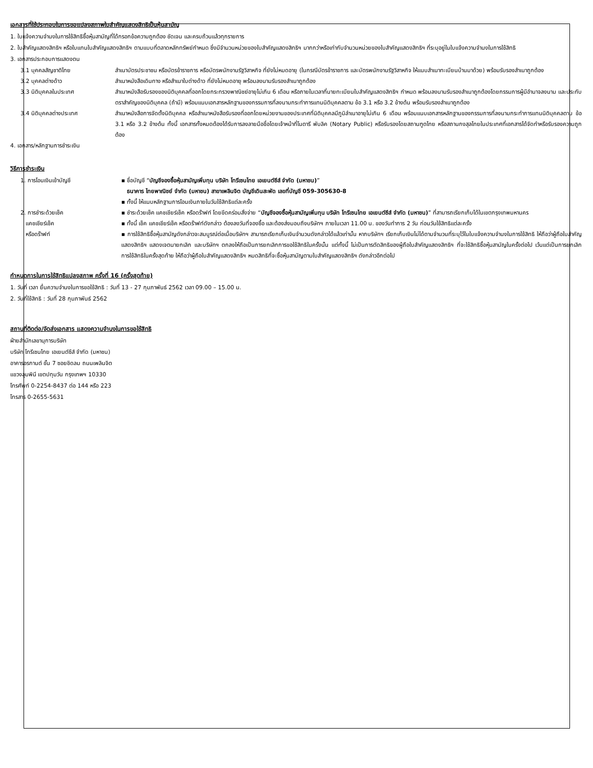เอกสารที่ใช้ประกอบในการขอแปลงสภาพใบสำคัญแสดงสิทธิเป็นหุ้นสามัญ
1. ใบแจ้งความจำนงในการใช้สิทธิซื้อหุ้นสามัญที่ได้กรอกข้อความถูกต้อง ชัดเจน และครบถ้วนแล้วทุกรายการ
2. ใบสำคัญแสดงสิทธิฯ หรือใบแทนใบสำคัญแสดงสิทธิฯ ตามแบบที่ตลาดหลักทรัพย์กำหนด ซึ่งมีจำนวนหน่วยของใบสำคัญแสดงสิทธิฯ มากกว่าหรือเท่ากับจำนวนหน่วยของใบสำคัญแสดงสิทธิฯ ที่ระบุอยู่ในใบแจ้งความจำนงในการใช้สิทธิ
3. เอกสารประกอบการแสดงตน
3.1 บุคคลสัญชาติไทย สำเนาบัตรประชาชน หรือบัตรข้าราชการ หรือบัตรพนักงานรัฐวิสาหกิจ ที่ยังไม่หมดอายุ (ในกรณีบัตรข้าราชการ และบัตรพนักงานรัฐวิสาหกิจ ให้แนบสำเนาทะเบียนบ้านมาด้วย) พร้อมรับรองสำเนาถูกต้อง
3.2 บุคคลต่างด้าว สำเนาหนังสือเดินทาง หรือสำเนาใบต่างด้าว ที่ยังไม่หมดอายุ พร้อมลงนามรับรองสำเนาถูกต้อง
3.3 นิติบุคคลในประเทศ สำเนาหนังสือรับรองของนิติบุคคลที่ออกโดยกระทรวงพาณิชย์อายุไม่เกิน 6 เดือน หรือภายในเวลาที่นายทะเบียนใบสำคัญแสดงสิทธิฯ กำหนด พร้อมลงนามรับรองสำเนาถูกต้องโดยกรรมการผู้มีอำนาจลงนาม และประทับตราสำคัญของนิติบุคคล (ถ้ามี) พร้อมแนบเอกสารหลักฐานของกรรมการที่ลงนามกระทำการแทนนิติบุคคลตาม ข้อ 3.1 หรือ 3.2 ข้างต้น พร้อมรับรองสำเนาถูกต้อง
3.4 นิติบุคคลต่างประเทศ สำเนาหนังสือการจัดตั้งนิติบุคคล หรือสำเนาหนังสือรับรองที่ออกโดยหน่วยงานของประเทศที่นิติบุคคลมีภูมิลำเนาอายุไม่เกิน 6 เดือน พร้อมแนบเอกสารหลักฐานของกรรมการที่ลงนามกระทำการแทนนิติบุคคลตาม ข้อ 3.1 หรือ 3.2 ข้างต้น ทั้งนี้ เอกสารทั้งหมดต้องได้รับการลงลายมือชื่อโดยเจ้าหน้าที่โนตารี พับลิค (Notary Public) หรือรับรองโดยสถานฑูตไทย หรือสถานกงสุลไทยในประเทศที่เอกสารได้จัดทำหรือรับรองความถูกต้อง
4. เอกสาร/หลักฐานการชำระเงิน
วิธีการชำระเงิน
1. การโอนเงินเข้าบัญชี ▪ ชื่อบัญชี “บัญชีจองซื้อหุ้นสามัญเพิ่มทุน บริษัท โทรีเซนไทย เอเยนต์ซีส์ จำกัด (มหาชน)”
ธนาคาร ไทยพาณิชย์ จำกัด (มหาชน) สาขาเพลินจิต บัญชีเดินสะพัด เลขที่บัญชี 059-305630-8
▪ ทั้งนี้ ให้แนบหลักฐานการโอนเงินภายในวันใช้สิทธิแต่ละครั้ง
2. การชำระด้วยเช็ค
แคชเชียร์เช็ค
หรือดร๊าฟท์
▪ ชำระด้วยเช็ค แคชเชียร์เช็ค หรือดร๊าฟท์ โดยขีดคร่อมสั่งจ่าย “บัญชีจองซื้อหุ้นสามัญเพิ่มทุน บริษัท โทรีเซนไทย เอเยนต์ซีส์ จำกัด (มหาชน)” ที่สามารถเรียกเก็บได้ในเขตกรุงเทพมหานคร
▪ ทั้งนี้ เช็ค แคชเชียร์เช็ค หรือดร๊าฟท์ดังกล่าว ต้องลงวันที่จองซื้อ และต้องส่งมอบถึงบริษัทฯ ภายในเวลา 11.00 น. ของวันทำการ 2 วัน ก่อนวันใช้สิทธิแต่ละครั้ง
▪ การใช้สิทธิซื้อหุ้นสามัญดังกล่าวจะสมบูรณ์ต่อเมื่อบริษัทฯ สามารถเรียกเก็บเงินจำนวนดังกล่าวได้แล้วเท่านั้น หากบริษัทฯ เรียกเก็บเงินไม่ได้ตามจำนวนที่ระบุไว้ในใบแจ้งความจำนงในการใช้สิทธิ ให้ถือว่าผู้ถือใบสำคัญแสดงสิทธิฯ แสดงเจตนายกเลิก และบริษัทฯ ตกลงให้ถือเป็นการยกเลิกการขอใช้สิทธิในครั้งนั้น แต่ทั้งนี้ ไม่เป็นการตัดสิทธิของผู้ถือใบสำคัญแสดงสิทธิฯ ที่จะใช้สิทธิซื้อหุ้นสามัญในครั้งต่อไป เว้นแต่เป็นการยกเลิกการใช้สิทธิในครั้งสุดท้าย ให้ถือว่าผู้ถือใบสำคัญแสดงสิทธิฯ หมดสิทธิที่จะซื้อหุ้นสามัญตามใบสำคัญแสดงสิทธิฯ ดังกล่าวอีกต่อไป
กำหนดการในการใช้สิทธิแปลงสภาพ ครั้งที่ 16 (ครั้งสุดท้าย)
1. วันที่ เวลา ยื่นความจำนงในการขอใช้สิทธิ : วันที่ 13 - 27 กุมภาพันธ์ 2562 เวลา 09.00 – 15.00 น.
2. วันที่ใช้สิทธิ : วันที่ 28 กุมภาพันธ์ 2562
สถานที่ติดต่อ/จัดส่งเอกสาร แสดงความจำนงในการขอใช้สิทธิ
ฝ่ายสำนักเลขานุการบริษัท
บริษัท โทรีเซนไทย เอเยนต์ซีส์ จำกัด (มหาชน)
อาคารอรกานต์ ชั้น 7 ซอยชิดลม ถนนเพลินจิต
แขวงลุมพินี เขตปทุมวัน กรุงเทพฯ 10330
โทรศัพท์ 0-2254-8437 ต่อ 144 หรือ 223
โทรสาร 0-2655-5631